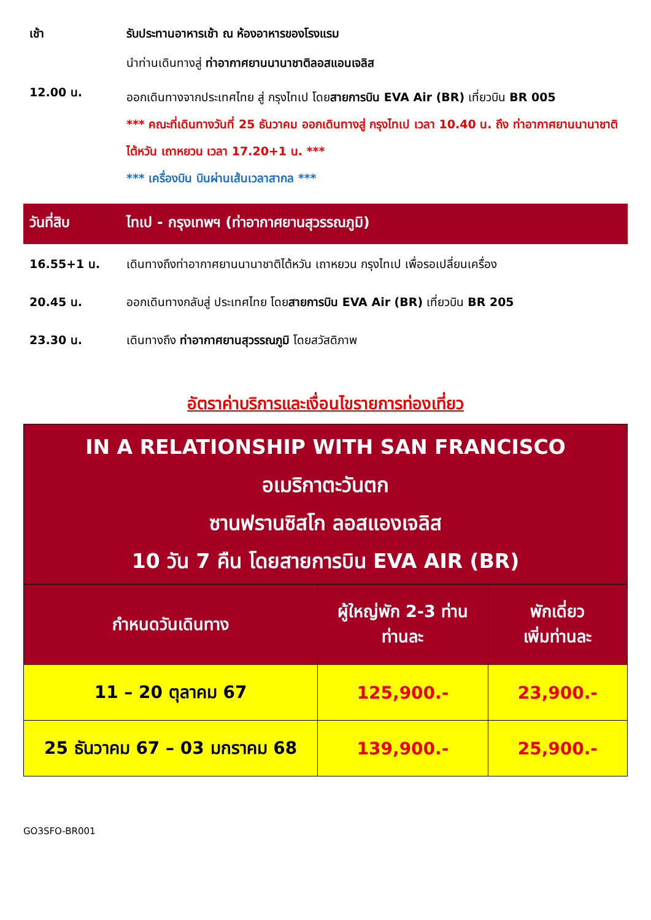เช้า รับประทานอาหารเช้า ณ ห้องอาหารของโรงแรม
นำท่านเดินทางสู่ ท่าอากาศยานนานาชาติลอสแอนเจลิส
12.00 น.
ออกเดินทางจากประเทศไทย สู่ กรุงไทเป โดยสายการบิน EVA Air (BR) เที่ยวบิน BR 005
*** คณะที่เดินทางวันที่ 25 ธันวาคม ออกเดินทางสู่ กรุงไทเป เวลา 10.40 น. ถึง ท่าอากาศยานนานาชาติไต้หวัน เถาหยวน เวลา 17.20+1 น. ***
*** เครื่องบิน บินผ่านเส้นเวลาสากล ***
วันที่สิบ ไทเป - กรุงเทพฯ (ท่าอากาศยานสุวรรณภูมิ)
16.55+1 น. เดินทางถึงท่าอากาศยานนานาชาติไต้หวัน เถาหยวน กรุงไทเป เพื่อรอเปลี่ยนเครื่อง
20.45 น. ออกเดินทางกลับสู่ ประเทศไทย โดยสายการบิน EVA Air (BR) เที่ยวบิน BR 205
23.30 น. เดินทางถึง ท่าอากาศยานสุวรรณภูมิ โดยสวัสดิภาพ
อัตราค่าบริการและเงื่อนไขรายการท่องเที่ยว
| IN A RELATIONSHIP WITH SAN FRANCISCO อเมริกาตะวันตก ซานฟรานซิสโก ลอสแองเจลิส 10 วัน 7 คืน โดยสายการบิน EVA AIR (BR) | | |
| --- | --- | --- |
| กำหนดวันเดินทาง | ผู้ใหญ่พัก 2-3 ท่าน ท่านละ | พักเดี่ยว เพิ่มท่านละ |
| 11 – 20 ตุลาคม 67 | 125,900.- | 23,900.- |
| 25 ธันวาคม 67 – 03 มกราคม 68 | 139,900.- | 25,900.- |
GO3SFO-BR001